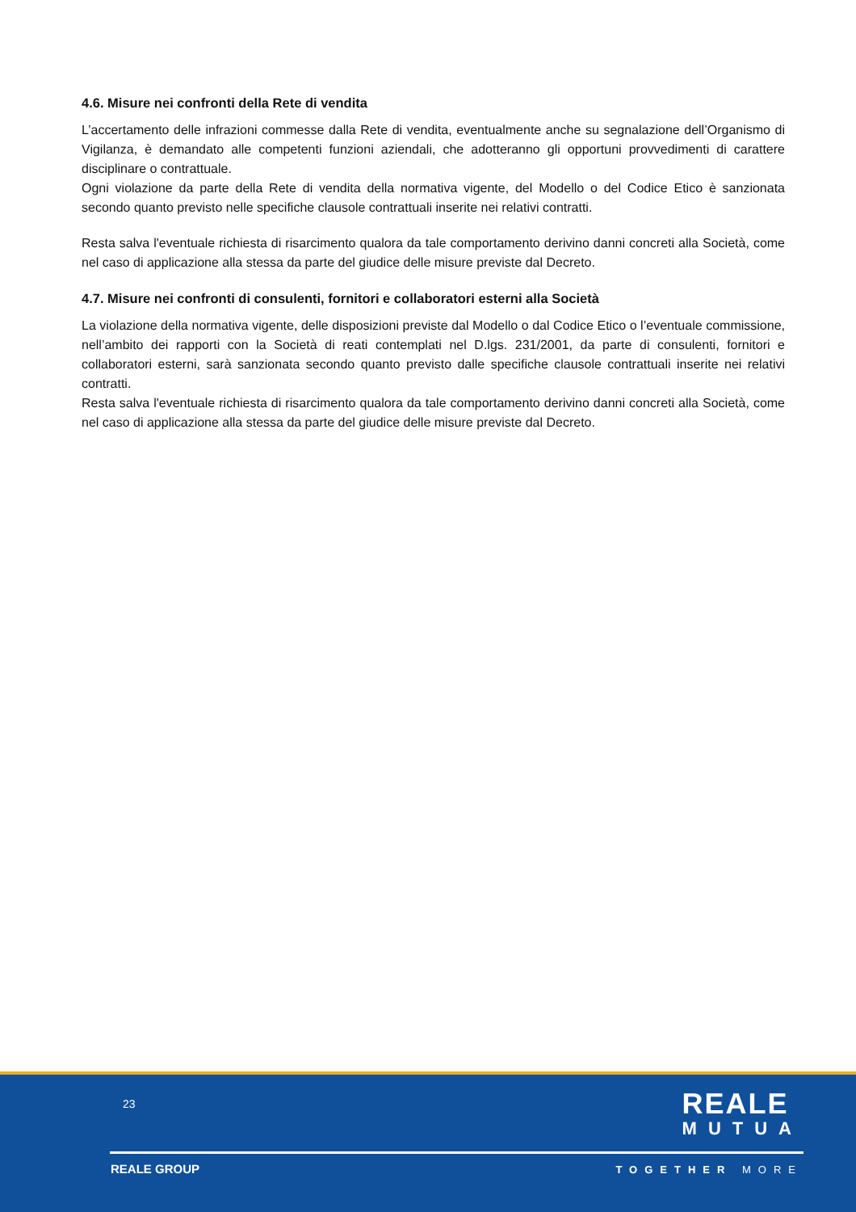4.6. Misure nei confronti della Rete di vendita
L’accertamento delle infrazioni commesse dalla Rete di vendita, eventualmente anche su segnalazione dell’Organismo di Vigilanza, è demandato alle competenti funzioni aziendali, che adotteranno gli opportuni provvedimenti di carattere disciplinare o contrattuale.
Ogni violazione da parte della Rete di vendita della normativa vigente, del Modello o del Codice Etico è sanzionata secondo quanto previsto nelle specifiche clausole contrattuali inserite nei relativi contratti.
Resta salva l'eventuale richiesta di risarcimento qualora da tale comportamento derivino danni concreti alla Società, come nel caso di applicazione alla stessa da parte del giudice delle misure previste dal Decreto.
4.7. Misure nei confronti di consulenti, fornitori e collaboratori esterni alla Società
La violazione della normativa vigente, delle disposizioni previste dal Modello o dal Codice Etico o l’eventuale commissione, nell’ambito dei rapporti con la Società di reati contemplati nel D.lgs. 231/2001, da parte di consulenti, fornitori e collaboratori esterni, sarà sanzionata secondo quanto previsto dalle specifiche clausole contrattuali inserite nei relativi contratti.
Resta salva l'eventuale richiesta di risarcimento qualora da tale comportamento derivino danni concreti alla Società, come nel caso di applicazione alla stessa da parte del giudice delle misure previste dal Decreto.
23
REALE
MUTUA
REALE GROUP TOGETHER MORE